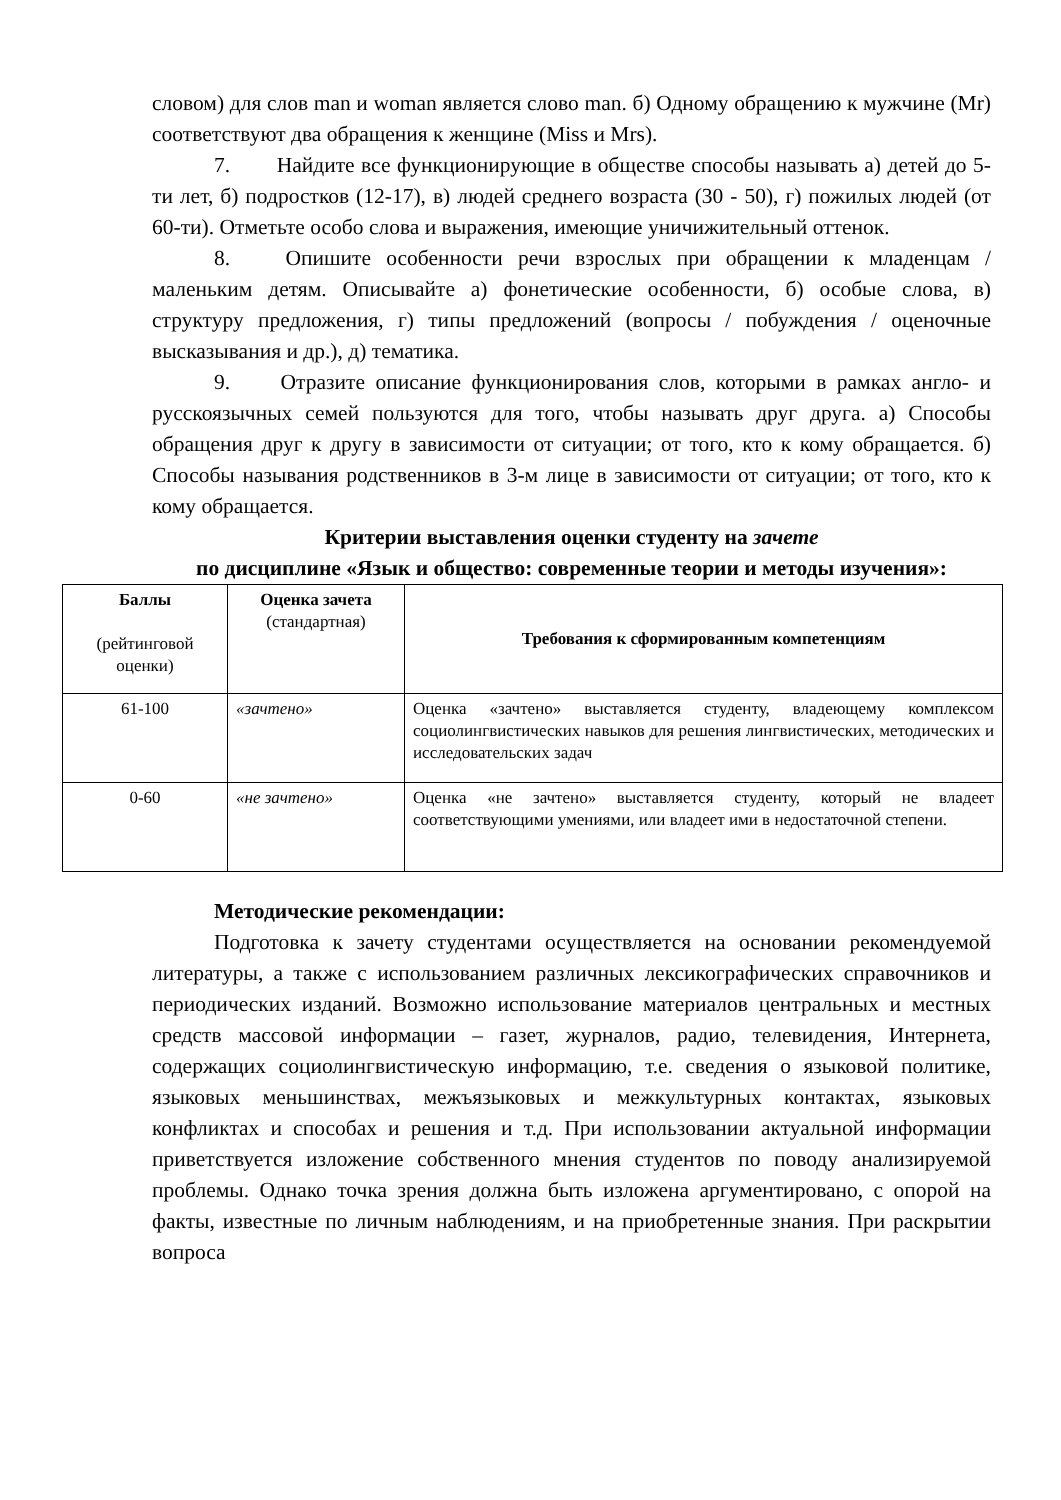словом) для слов man и woman является слово man. б) Одному обращению к мужчине (Mr) соответствуют два обращения к женщине (Miss и Mrs).
7. Найдите все функционирующие в обществе способы называть а) детей до 5-ти лет, б) подростков (12-17), в) людей среднего возраста (30 - 50), г) пожилых людей (от 60-ти). Отметьте особо слова и выражения, имеющие уничижительный оттенок.
8. Опишите особенности речи взрослых при обращении к младенцам / маленьким детям. Описывайте а) фонетические особенности, б) особые слова, в) структуру предложения, г) типы предложений (вопросы / побуждения / оценочные высказывания и др.), д) тематика.
9. Отразите описание функционирования слов, которыми в рамках англо- и русскоязычных семей пользуются для того, чтобы называть друг друга. а) Способы обращения друг к другу в зависимости от ситуации; от того, кто к кому обращается. б) Способы называния родственников в 3-м лице в зависимости от ситуации; от того, кто к кому обращается.
Критерии выставления оценки студенту на зачете
по дисциплине «Язык и общество: современные теории и методы изучения»:
| Баллы (рейтинговой оценки) | Оценка зачета (стандартная) | Требования к сформированным компетенциям |
| --- | --- | --- |
| 61-100 | «зачтено» | Оценка «зачтено» выставляется студенту, владеющему комплексом социолингвистических навыков для решения лингвистических, методических и исследовательских задач |
| 0-60 | «не зачтено» | Оценка «не зачтено» выставляется студенту, который не владеет соответствующими умениями, или владеет ими в недостаточной степени. |
Методические рекомендации:
Подготовка к зачету студентами осуществляется на основании рекомендуемой литературы, а также с использованием различных лексикографических справочников и периодических изданий. Возможно использование материалов центральных и местных средств массовой информации – газет, журналов, радио, телевидения, Интернета, содержащих социолингвистическую информацию, т.е. сведения о языковой политике, языковых меньшинствах, межъязыковых и межкультурных контактах, языковых конфликтах и способах и решения и т.д. При использовании актуальной информации приветствуется изложение собственного мнения студентов по поводу анализируемой проблемы. Однако точка зрения должна быть изложена аргументировано, с опорой на факты, известные по личным наблюдениям, и на приобретенные знания. При раскрытии вопроса